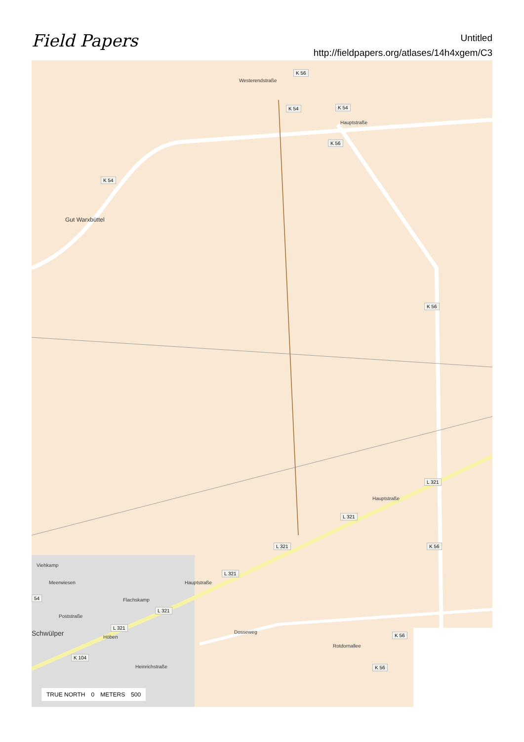Field Papers
Untitled
http://fieldpapers.org/atlases/14h4xgem/C3
K 56
K 54 K 54
K 56
K 54
K 56
L 321
L 321
L 321
L 321
K 56
L 321
L 321
54
K 56
K 104
K 56
Westerendstraße
Hauptstraße
Gut Warxbüttel
Hauptstraße
Hauptstraße
Flachskamp
Poststraße
Schwülper Dosseweg
Rotdornallee
Heinrichstraße
Viehkamp
Meerwiesen
Höben
TRUE NORTH 0 METERS 500